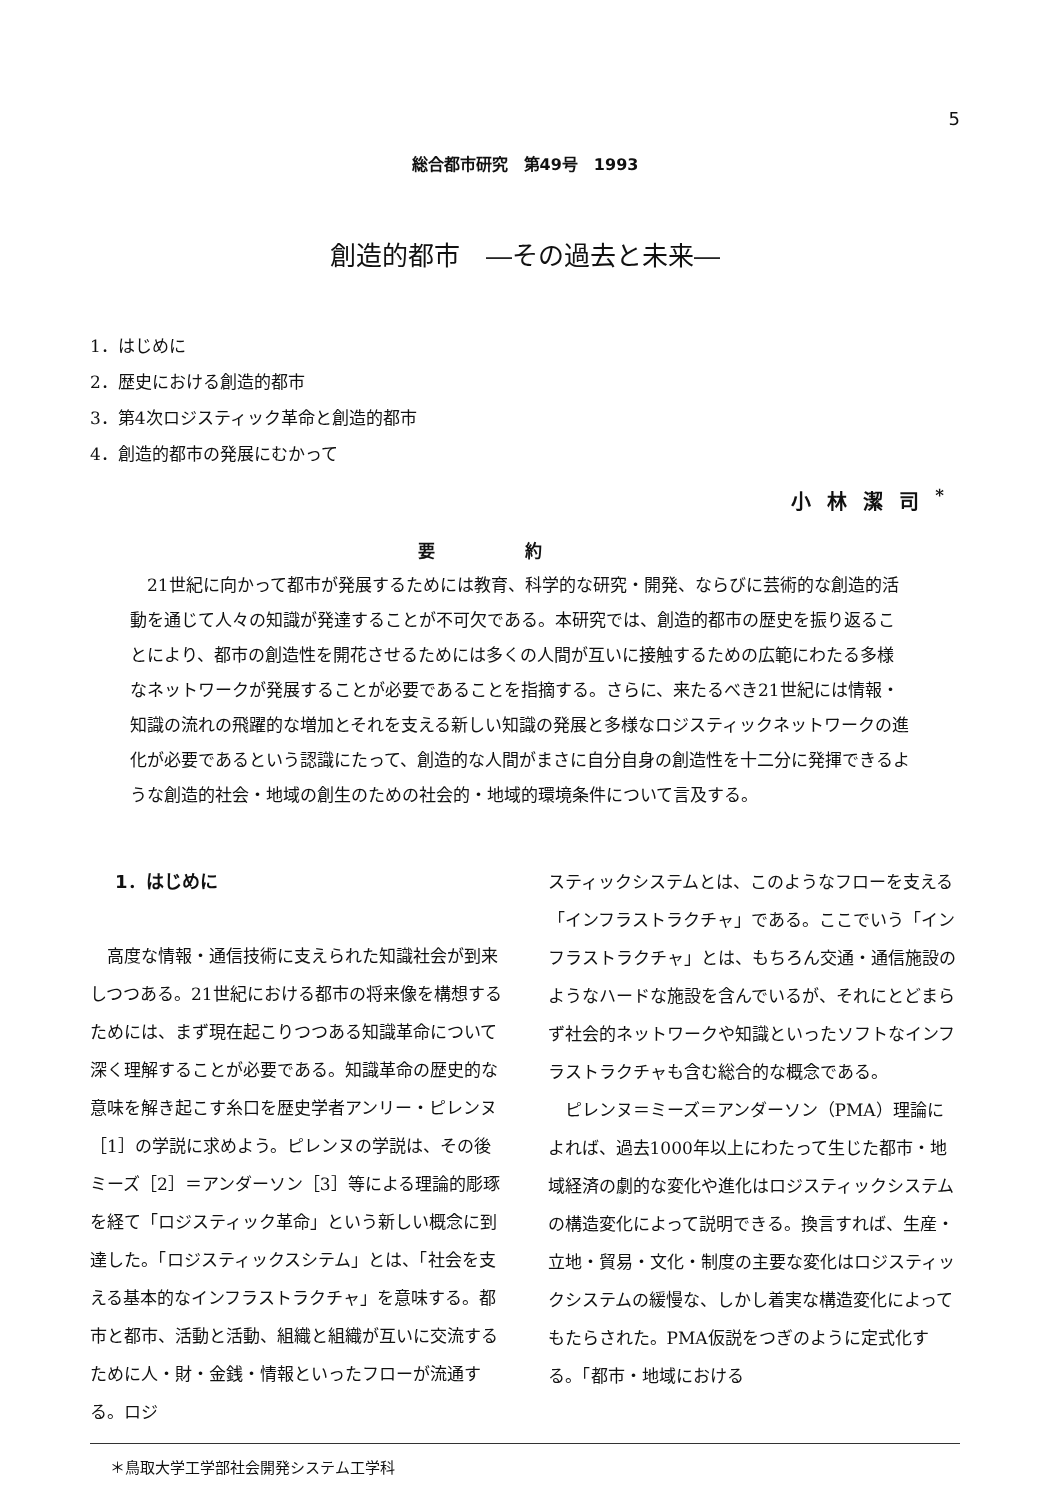5
総合都市研究　第49号　1993
創造的都市　―その過去と未来―
1．はじめに
2．歴史における創造的都市
3．第4次ロジスティック革命と創造的都市
4．創造的都市の発展にむかって
小林潔司<sup>*</sup>
要約
21世紀に向かって都市が発展するためには教育、科学的な研究・開発、ならびに芸術的な創造的活動を通じて人々の知識が発達することが不可欠である。本研究では、創造的都市の歴史を振り返ることにより、都市の創造性を開花させるためには多くの人間が互いに接触するための広範にわたる多様なネットワークが発展することが必要であることを指摘する。さらに、来たるべき21世紀には情報・知識の流れの飛躍的な増加とそれを支える新しい知識の発展と多様なロジスティックネットワークの進化が必要であるという認識にたって、創造的な人間がまさに自分自身の創造性を十二分に発揮できるような創造的社会・地域の創生のための社会的・地域的環境条件について言及する。
1．はじめに
高度な情報・通信技術に支えられた知識社会が到来しつつある。21世紀における都市の将来像を構想するためには、まず現在起こりつつある知識革命について深く理解することが必要である。知識革命の歴史的な意味を解き起こす糸口を歴史学者アンリー・ピレンヌ［1］の学説に求めよう。ピレンヌの学説は、その後ミーズ［2］＝アンダーソン［3］等による理論的彫琢を経て「ロジスティック革命」という新しい概念に到達した。「ロジスティックスシテム」とは、「社会を支える基本的なインフラストラクチャ」を意味する。都市と都市、活動と活動、組織と組織が互いに交流するために人・財・金銭・情報といったフローが流通する。ロジ
スティックシステムとは、このようなフローを支える「インフラストラクチャ」である。ここでいう「インフラストラクチャ」とは、もちろん交通・通信施設のようなハードな施設を含んでいるが、それにとどまらず社会的ネットワークや知識といったソフトなインフラストラクチャも含む総合的な概念である。
ピレンヌ＝ミーズ＝アンダーソン（PMA）理論によれば、過去1000年以上にわたって生じた都市・地域経済の劇的な変化や進化はロジスティックシステムの構造変化によって説明できる。換言すれば、生産・立地・貿易・文化・制度の主要な変化はロジスティックシステムの緩慢な、しかし着実な構造変化によってもたらされた。PMA仮説をつぎのように定式化する。「都市・地域における
＊鳥取大学工学部社会開発システム工学科